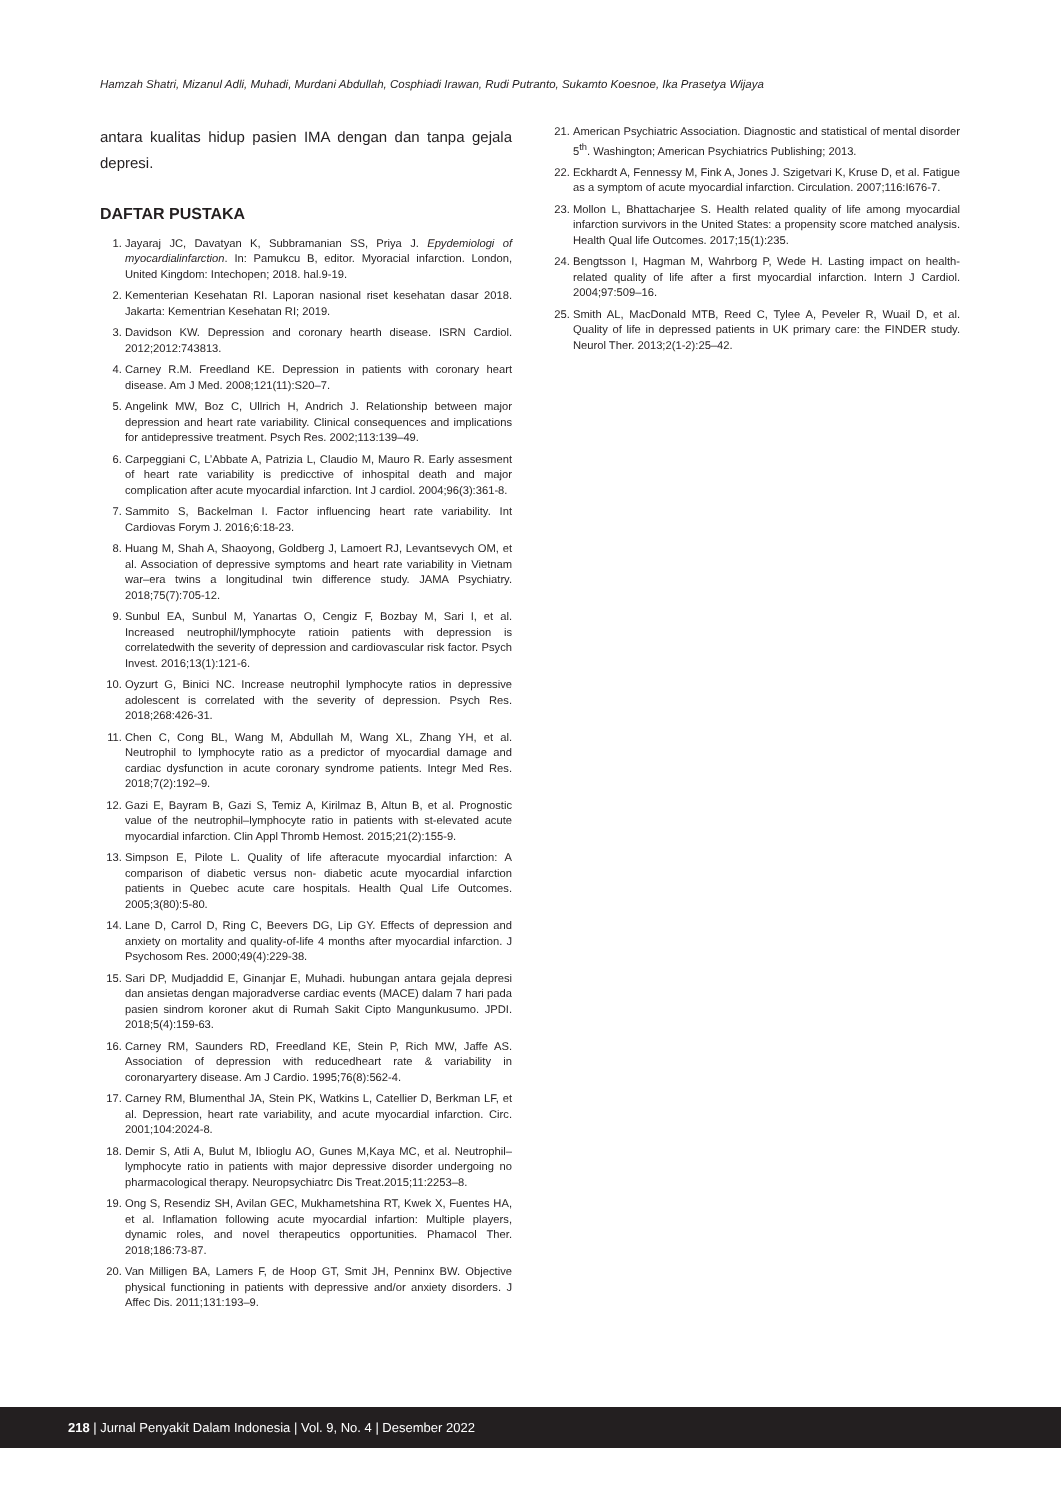Hamzah Shatri, Mizanul Adli, Muhadi, Murdani Abdullah, Cosphiadi Irawan, Rudi Putranto, Sukamto Koesnoe, Ika Prasetya Wijaya
antara kualitas hidup pasien IMA dengan dan tanpa gejala depresi.
DAFTAR PUSTAKA
1. Jayaraj JC, Davatyan K, Subbramanian SS, Priya J. Epydemiologi of myocardialinfarction. In: Pamukcu B, editor. Myoracial infarction. London, United Kingdom: Intechopen; 2018. hal.9-19.
2. Kementerian Kesehatan RI. Laporan nasional riset kesehatan dasar 2018. Jakarta: Kementrian Kesehatan RI; 2019.
3. Davidson KW. Depression and coronary hearth disease. ISRN Cardiol. 2012;2012:743813.
4. Carney R.M. Freedland KE. Depression in patients with coronary heart disease. Am J Med. 2008;121(11):S20–7.
5. Angelink MW, Boz C, Ullrich H, Andrich J. Relationship between major depression and heart rate variability. Clinical consequences and implications for antidepressive treatment. Psych Res. 2002;113:139–49.
6. Carpeggiani C, L’Abbate A, Patrizia L, Claudio M, Mauro R. Early assesment of heart rate variability is predicctive of inhospital death and major complication after acute myocardial infarction. Int J cardiol. 2004;96(3):361-8.
7. Sammito S, Backelman I. Factor influencing heart rate variability. Int Cardiovas Forym J. 2016;6:18-23.
8. Huang M, Shah A, Shaoyong, Goldberg J, Lamoert RJ, Levantsevych OM, et al. Association of depressive symptoms and heart rate variability in Vietnam war–era twins a longitudinal twin difference study. JAMA Psychiatry. 2018;75(7):705-12.
9. Sunbul EA, Sunbul M, Yanartas O, Cengiz F, Bozbay M, Sari I, et al. Increased neutrophil/lymphocyte ratioin patients with depression is correlatedwith the severity of depression and cardiovascular risk factor. Psych Invest. 2016;13(1):121-6.
10. Oyzurt G, Binici NC. Increase neutrophil lymphocyte ratios in depressive adolescent is correlated with the severity of depression. Psych Res. 2018;268:426-31.
11. Chen C, Cong BL, Wang M, Abdullah M, Wang XL, Zhang YH, et al. Neutrophil to lymphocyte ratio as a predictor of myocardial damage and cardiac dysfunction in acute coronary syndrome patients. Integr Med Res. 2018;7(2):192–9.
12. Gazi E, Bayram B, Gazi S, Temiz A, Kirilmaz B, Altun B, et al. Prognostic value of the neutrophil–lymphocyte ratio in patients with st-elevated acute myocardial infarction. Clin Appl Thromb Hemost. 2015;21(2):155-9.
13. Simpson E, Pilote L. Quality of life afteracute myocardial infarction: A comparison of diabetic versus non- diabetic acute myocardial infarction patients in Quebec acute care hospitals. Health Qual Life Outcomes. 2005;3(80):5-80.
14. Lane D, Carrol D, Ring C, Beevers DG, Lip GY. Effects of depression and anxiety on mortality and quality-of-life 4 months after myocardial infarction. J Psychosom Res. 2000;49(4):229-38.
15. Sari DP, Mudjaddid E, Ginanjar E, Muhadi. hubungan antara gejala depresi dan ansietas dengan majoradverse cardiac events (MACE) dalam 7 hari pada pasien sindrom koroner akut di Rumah Sakit Cipto Mangunkusumo. JPDI. 2018;5(4):159-63.
16. Carney RM, Saunders RD, Freedland KE, Stein P, Rich MW, Jaffe AS. Association of depression with reducedheart rate & variability in coronaryartery disease. Am J Cardio. 1995;76(8):562-4.
17. Carney RM, Blumenthal JA, Stein PK, Watkins L, Catellier D, Berkman LF, et al. Depression, heart rate variability, and acute myocardial infarction. Circ. 2001;104:2024-8.
18. Demir S, Atli A, Bulut M, Iblioglu AO, Gunes M,Kaya MC, et al. Neutrophil– lymphocyte ratio in patients with major depressive disorder undergoing no pharmacological therapy. Neuropsychiatrc Dis Treat.2015;11:2253–8.
19. Ong S, Resendiz SH, Avilan GEC, Mukhametshina RT, Kwek X, Fuentes HA, et al. Inflamation following acute myocardial infartion: Multiple players, dynamic roles, and novel therapeutics opportunities. Phamacol Ther. 2018;186:73-87.
20. Van Milligen BA, Lamers F, de Hoop GT, Smit JH, Penninx BW. Objective physical functioning in patients with depressive and/or anxiety disorders. J Affec Dis. 2011;131:193–9.
21. American Psychiatric Association. Diagnostic and statistical of mental disorder 5<sup>th</sup>. Washington; American Psychiatrics Publishing; 2013.
22. Eckhardt A, Fennessy M, Fink A, Jones J. Szigetvari K, Kruse D, et al. Fatigue as a symptom of acute myocardial infarction. Circulation. 2007;116:I676-7.
23. Mollon L, Bhattacharjee S. Health related quality of life among myocardial infarction survivors in the United States: a propensity score matched analysis. Health Qual life Outcomes. 2017;15(1):235.
24. Bengtsson I, Hagman M, Wahrborg P, Wede H. Lasting impact on health- related quality of life after a first myocardial infarction. Intern J Cardiol. 2004;97:509–16.
25. Smith AL, MacDonald MTB, Reed C, Tylee A, Peveler R, Wuail D, et al. Quality of life in depressed patients in UK primary care: the FINDER study. Neurol Ther. 2013;2(1-2):25–42.
218 | Jurnal Penyakit Dalam Indonesia | Vol. 9, No. 4 | Desember 2022